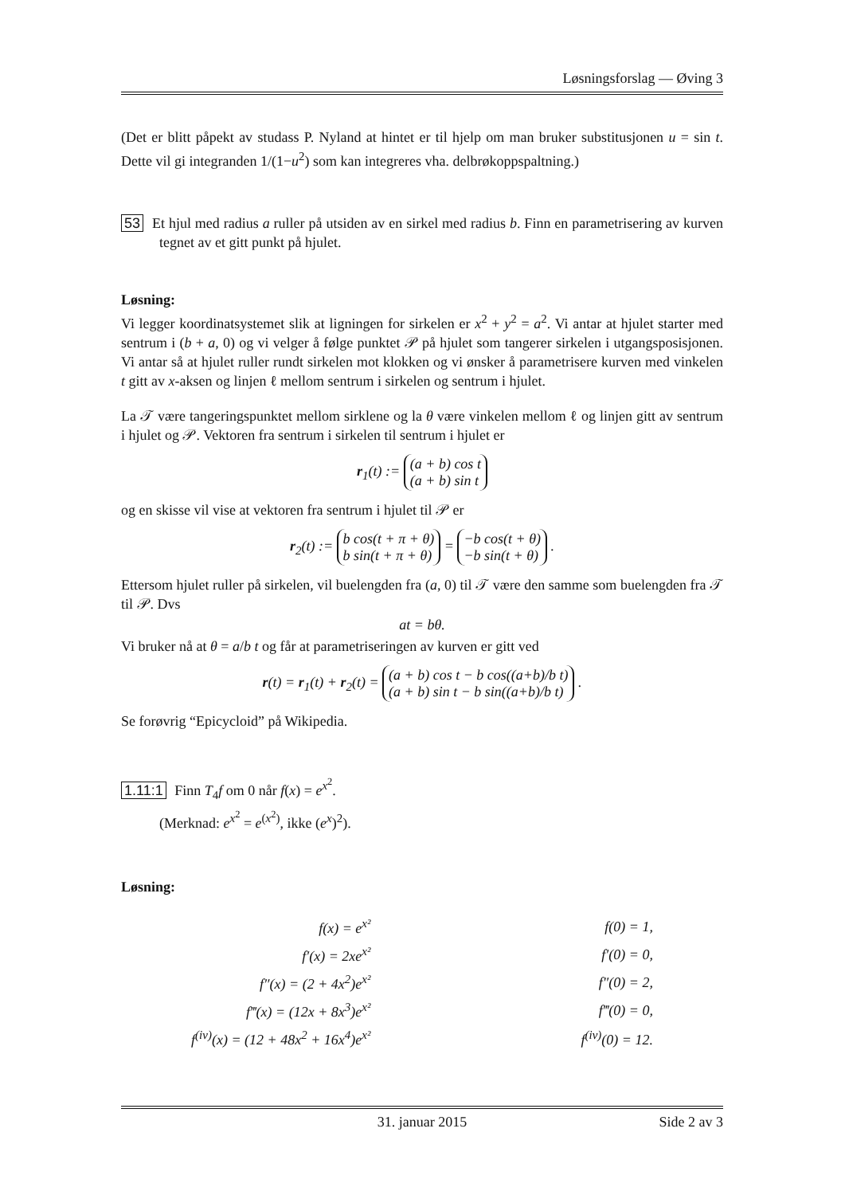Løsningsforslag — Øving 3
(Det er blitt påpekt av studass P. Nyland at hintet er til hjelp om man bruker substitusjonen u = sin t. Dette vil gi integranden 1/(1−u<sup>2</sup>) som kan integreres vha. delbrøkoppspaltning.)
53 Et hjul med radius a ruller på utsiden av en sirkel med radius b. Finn en parametrisering av kurven tegnet av et gitt punkt på hjulet.
Løsning:
Vi legger koordinatsystemet slik at ligningen for sirkelen er x<sup>2</sup> + y<sup>2</sup> = a<sup>2</sup>. Vi antar at hjulet starter med sentrum i (b + a, 0) og vi velger å følge punktet 𝒫 på hjulet som tangerer sirkelen i utgangsposisjonen. Vi antar så at hjulet ruller rundt sirkelen mot klokken og vi ønsker å parametrisere kurven med vinkelen t gitt av x-aksen og linjen ℓ mellom sentrum i sirkelen og sentrum i hjulet.
La 𝒯 være tangeringspunktet mellom sirklene og la θ være vinkelen mellom ℓ og linjen gitt av sentrum i hjulet og 𝒫. Vektoren fra sentrum i sirkelen til sentrum i hjulet er
r<sub>1</sub>(t) := (a + b) cos t
(a + b) sin t
og en skisse vil vise at vektoren fra sentrum i hjulet til 𝒫 er
r<sub>2</sub>(t) := b cos(t + π + θ)
b sin(t + π + θ) = −b cos(t + θ)
−b sin(t + θ) .
Ettersom hjulet ruller på sirkelen, vil buelengden fra (a, 0) til 𝒯 være den samme som buelengden fra 𝒯 til 𝒫. Dvs
at = bθ.
Vi bruker nå at θ = a/b t og får at parametriseringen av kurven er gitt ved
r(t) = r<sub>1</sub>(t) + r<sub>2</sub>(t) = (a + b) cos t − b cos((a+b)/b t)
(a + b) sin t − b sin((a+b)/b t) .
Se forøvrig “Epicycloid” på Wikipedia.
1.11:1 Finn T<sub>4</sub>f om 0 når f(x) = e<sup>x<sup>2</sup></sup>.
(Merknad: e<sup>x<sup>2</sup></sup> = e<sup>(x<sup>2</sup>)</sup>, ikke (e<sup>x</sup>)<sup>2</sup>).
Løsning:
| f(x) = e<sup>x²</sup> | | f(0) = 1, |
| f′(x) = 2xe<sup>x²</sup> | | f′(0) = 0, |
| f″(x) = (2 + 4x<sup>2</sup>)e<sup>x²</sup> | | f″(0) = 2, |
| f‴(x) = (12x + 8x<sup>3</sup>)e<sup>x²</sup> | | f‴(0) = 0, |
| f<sup>(iv)</sup>(x) = (12 + 48x<sup>2</sup> + 16x<sup>4</sup>)e<sup>x²</sup> | | f<sup>(iv)</sup>(0) = 12. |
31. januar 2015 Side 2 av 3